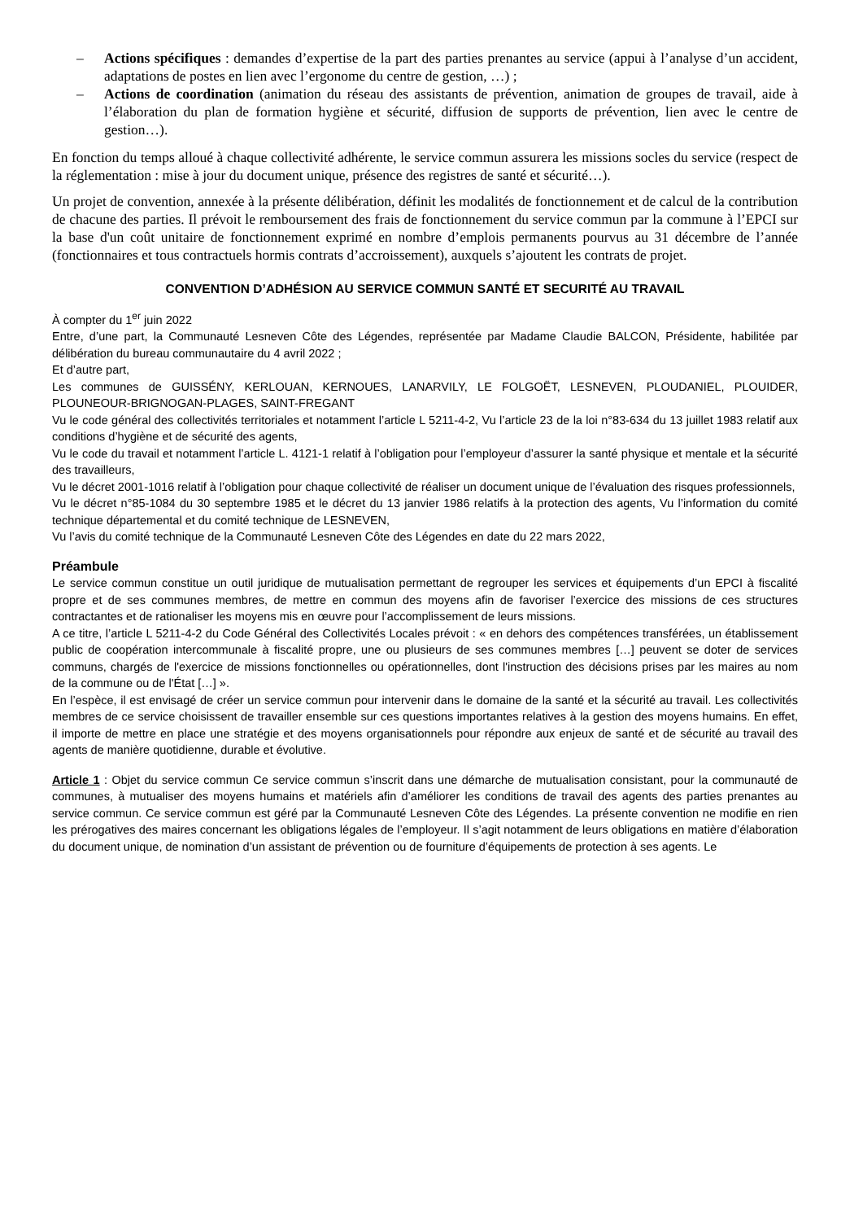– Actions spécifiques : demandes d’expertise de la part des parties prenantes au service (appui à l’analyse d’un accident, adaptations de postes en lien avec l’ergonome du centre de gestion, …) ;
– Actions de coordination (animation du réseau des assistants de prévention, animation de groupes de travail, aide à l’élaboration du plan de formation hygiène et sécurité, diffusion de supports de prévention, lien avec le centre de gestion…).
En fonction du temps alloué à chaque collectivité adhérente, le service commun assurera les missions socles du service (respect de la réglementation : mise à jour du document unique, présence des registres de santé et sécurité…).
Un projet de convention, annexée à la présente délibération, définit les modalités de fonctionnement et de calcul de la contribution de chacune des parties. Il prévoit le remboursement des frais de fonctionnement du service commun par la commune à l’EPCI sur la base d'un coût unitaire de fonctionnement exprimé en nombre d’emplois permanents pourvus au 31 décembre de l’année (fonctionnaires et tous contractuels hormis contrats d’accroissement), auxquels s’ajoutent les contrats de projet.
CONVENTION D’ADHÉSION AU SERVICE COMMUN SANTÉ ET SECURITÉ AU TRAVAIL
À compter du 1<sup>er</sup> juin 2022
Entre, d’une part, la Communauté Lesneven Côte des Légendes, représentée par Madame Claudie BALCON, Présidente, habilitée par délibération du bureau communautaire du 4 avril 2022 ;
Et d’autre part,
Les communes de GUISSÉNY, KERLOUAN, KERNOUES, LANARVILY, LE FOLGOËT, LESNEVEN, PLOUDANIEL, PLOUIDER, PLOUNEOUR-BRIGNOGAN-PLAGES, SAINT-FREGANT
Vu le code général des collectivités territoriales et notamment l’article L 5211-4-2, Vu l’article 23 de la loi n°83-634 du 13 juillet 1983 relatif aux conditions d’hygiène et de sécurité des agents,
Vu le code du travail et notamment l’article L. 4121-1 relatif à l’obligation pour l’employeur d’assurer la santé physique et mentale et la sécurité des travailleurs,
Vu le décret 2001-1016 relatif à l’obligation pour chaque collectivité de réaliser un document unique de l’évaluation des risques professionnels,
Vu le décret n°85-1084 du 30 septembre 1985 et le décret du 13 janvier 1986 relatifs à la protection des agents, Vu l’information du comité technique départemental et du comité technique de LESNEVEN,
Vu l’avis du comité technique de la Communauté Lesneven Côte des Légendes en date du 22 mars 2022,
Préambule
Le service commun constitue un outil juridique de mutualisation permettant de regrouper les services et équipements d’un EPCI à fiscalité propre et de ses communes membres, de mettre en commun des moyens afin de favoriser l’exercice des missions de ces structures contractantes et de rationaliser les moyens mis en œuvre pour l’accomplissement de leurs missions.
A ce titre, l’article L 5211-4-2 du Code Général des Collectivités Locales prévoit : « en dehors des compétences transférées, un établissement public de coopération intercommunale à fiscalité propre, une ou plusieurs de ses communes membres […] peuvent se doter de services communs, chargés de l'exercice de missions fonctionnelles ou opérationnelles, dont l'instruction des décisions prises par les maires au nom de la commune ou de l'État […] ».
En l’espèce, il est envisagé de créer un service commun pour intervenir dans le domaine de la santé et la sécurité au travail. Les collectivités membres de ce service choisissent de travailler ensemble sur ces questions importantes relatives à la gestion des moyens humains. En effet, il importe de mettre en place une stratégie et des moyens organisationnels pour répondre aux enjeux de santé et de sécurité au travail des agents de manière quotidienne, durable et évolutive.
Article 1 : Objet du service commun Ce service commun s’inscrit dans une démarche de mutualisation consistant, pour la communauté de communes, à mutualiser des moyens humains et matériels afin d’améliorer les conditions de travail des agents des parties prenantes au service commun. Ce service commun est géré par la Communauté Lesneven Côte des Légendes. La présente convention ne modifie en rien les prérogatives des maires concernant les obligations légales de l’employeur. Il s’agit notamment de leurs obligations en matière d’élaboration du document unique, de nomination d’un assistant de prévention ou de fourniture d’équipements de protection à ses agents. Le